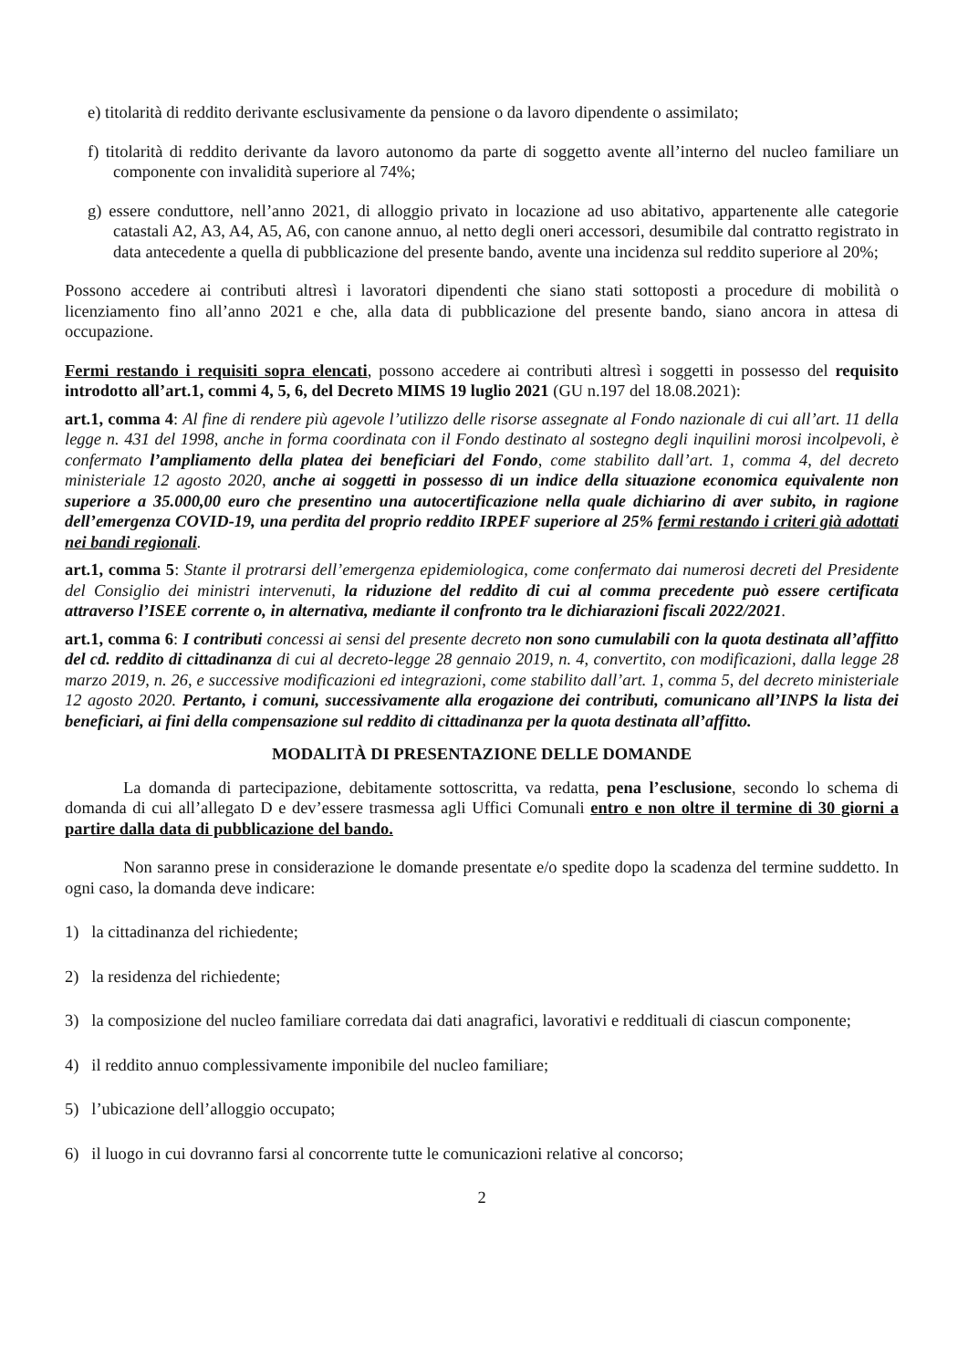e) titolarità di reddito derivante esclusivamente da pensione o da lavoro dipendente o assimilato;
f) titolarità di reddito derivante da lavoro autonomo da parte di soggetto avente all’interno del nucleo familiare un componente con invalidità superiore al 74%;
g) essere conduttore, nell’anno 2021, di alloggio privato in locazione ad uso abitativo, appartenente alle categorie catastali A2, A3, A4, A5, A6, con canone annuo, al netto degli oneri accessori, desumibile dal contratto registrato in data antecedente a quella di pubblicazione del presente bando, avente una incidenza sul reddito superiore al 20%;
Possono accedere ai contributi altresì i lavoratori dipendenti che siano stati sottoposti a procedure di mobilità o licenziamento fino all’anno 2021 e che, alla data di pubblicazione del presente bando, siano ancora in attesa di occupazione.
Fermi restando i requisiti sopra elencati, possono accedere ai contributi altresì i soggetti in possesso del requisito introdotto all’art.1, commi 4, 5, 6, del Decreto MIMS 19 luglio 2021 (GU n.197 del 18.08.2021):
art.1, comma 4: Al fine di rendere più agevole l’utilizzo delle risorse assegnate al Fondo nazionale di cui all’art. 11 della legge n. 431 del 1998, anche in forma coordinata con il Fondo destinato al sostegno degli inquilini morosi incolpevoli, è confermato l’ampliamento della platea dei beneficiari del Fondo, come stabilito dall’art. 1, comma 4, del decreto ministeriale 12 agosto 2020, anche ai soggetti in possesso di un indice della situazione economica equivalente non superiore a 35.000,00 euro che presentino una autocertificazione nella quale dichiarino di aver subito, in ragione dell’emergenza COVID-19, una perdita del proprio reddito IRPEF superiore al 25% fermi restando i criteri già adottati nei bandi regionali.
art.1, comma 5: Stante il protrarsi dell’emergenza epidemiologica, come confermato dai numerosi decreti del Presidente del Consiglio dei ministri intervenuti, la riduzione del reddito di cui al comma precedente può essere certificata attraverso l’ISEE corrente o, in alternativa, mediante il confronto tra le dichiarazioni fiscali 2022/2021.
art.1, comma 6: I contributi concessi ai sensi del presente decreto non sono cumulabili con la quota destinata all’affitto del cd. reddito di cittadinanza di cui al decreto-legge 28 gennaio 2019, n. 4, convertito, con modificazioni, dalla legge 28 marzo 2019, n. 26, e successive modificazioni ed integrazioni, come stabilito dall’art. 1, comma 5, del decreto ministeriale 12 agosto 2020. Pertanto, i comuni, successivamente alla erogazione dei contributi, comunicano all’INPS la lista dei beneficiari, ai fini della compensazione sul reddito di cittadinanza per la quota destinata all’affitto.
MODALITÀ DI PRESENTAZIONE DELLE DOMANDE
La domanda di partecipazione, debitamente sottoscritta, va redatta, pena l’esclusione, secondo lo schema di domanda di cui all’allegato D e dev’essere trasmessa agli Uffici Comunali entro e non oltre il termine di 30 giorni a partire dalla data di pubblicazione del bando.
Non saranno prese in considerazione le domande presentate e/o spedite dopo la scadenza del termine suddetto. In ogni caso, la domanda deve indicare:
1) la cittadinanza del richiedente;
2) la residenza del richiedente;
3) la composizione del nucleo familiare corredata dai dati anagrafici, lavorativi e reddituali di ciascun componente;
4) il reddito annuo complessivamente imponibile del nucleo familiare;
5) l’ubicazione dell’alloggio occupato;
6) il luogo in cui dovranno farsi al concorrente tutte le comunicazioni relative al concorso;
2